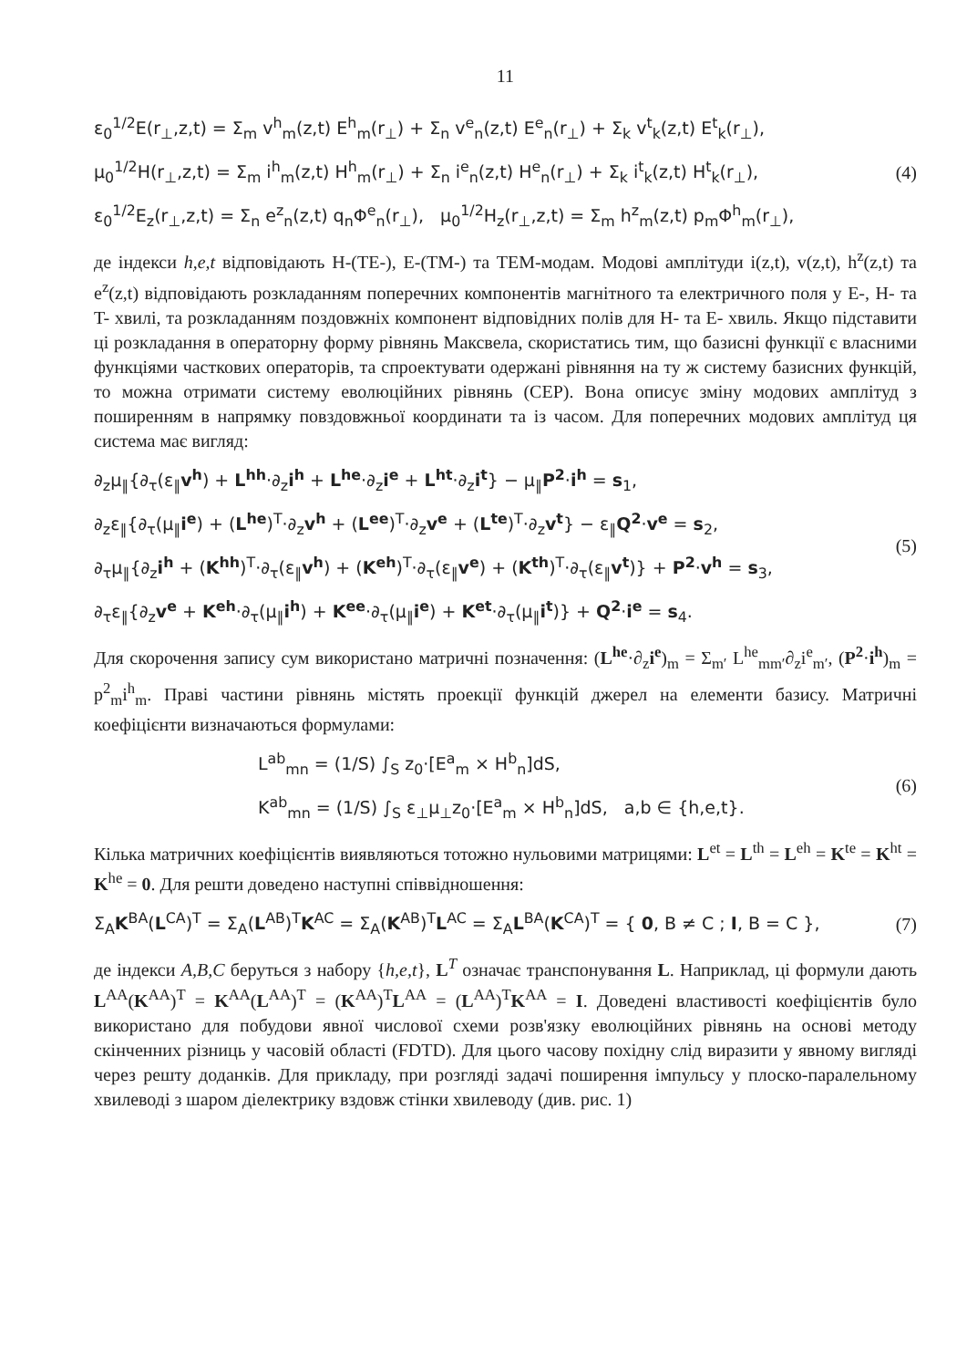11
ε<sub>0</sub><sup>1/2</sup>E(r<sub>⊥</sub>,z,t) = Σ<sub>m</sub> v<sup>h</sup><sub>m</sub>(z,t) E<sup>h</sup><sub>m</sub>(r<sub>⊥</sub>) + Σ<sub>n</sub> v<sup>e</sup><sub>n</sub>(z,t) E<sup>e</sup><sub>n</sub>(r<sub>⊥</sub>) + Σ<sub>k</sub> v<sup>t</sup><sub>k</sub>(z,t) E<sup>t</sup><sub>k</sub>(r<sub>⊥</sub>),
μ<sub>0</sub><sup>1/2</sup>H(r<sub>⊥</sub>,z,t) = Σ<sub>m</sub> i<sup>h</sup><sub>m</sub>(z,t) H<sup>h</sup><sub>m</sub>(r<sub>⊥</sub>) + Σ<sub>n</sub> i<sup>e</sup><sub>n</sub>(z,t) H<sup>e</sup><sub>n</sub>(r<sub>⊥</sub>) + Σ<sub>k</sub> i<sup>t</sup><sub>k</sub>(z,t) H<sup>t</sup><sub>k</sub>(r<sub>⊥</sub>),
ε<sub>0</sub><sup>1/2</sup>E<sub>z</sub>(r<sub>⊥</sub>,z,t) = Σ<sub>n</sub> e<sup>z</sup><sub>n</sub>(z,t) q<sub>n</sub>Φ<sup>e</sup><sub>n</sub>(r<sub>⊥</sub>), μ<sub>0</sub><sup>1/2</sup>H<sub>z</sub>(r<sub>⊥</sub>,z,t) = Σ<sub>m</sub> h<sup>z</sup><sub>m</sub>(z,t) p<sub>m</sub>Φ<sup>h</sup><sub>m</sub>(r<sub>⊥</sub>),
(4)
де індекси h,e,t відповідають H-(TE-), E-(TM-) та TEM-модам. Модові амплітуди i(z,t), v(z,t), h<sup>z</sup>(z,t) та e<sup>z</sup>(z,t) відповідають розкладанням поперечних компонентів магнітного та електричного поля у E-, H- та T- хвилі, та розкладанням поздовжніх компонент відповідних полів для H- та E- хвиль. Якщо підставити ці розкладання в операторну форму рівнянь Максвела, скористатись тим, що базисні функції є власними функціями часткових операторів, та спроектувати одержані рівняння на ту ж систему базисних функцій, то можна отримати систему еволюційних рівнянь (СЕР). Вона описує зміну модових амплітуд з поширенням в напрямку повздовжньої координати та із часом. Для поперечних модових амплітуд ця система має вигляд:
∂<sub>z</sub>μ<sub>∥</sub>{∂<sub>τ</sub>(ε<sub>∥</sub>v<sup>h</sup>) + L<sup>hh</sup>·∂<sub>z</sub>i<sup>h</sup> + L<sup>he</sup>·∂<sub>z</sub>i<sup>e</sup> + L<sup>ht</sup>·∂<sub>z</sub>i<sup>t</sup>} − μ<sub>∥</sub>P<sup>2</sup>·i<sup>h</sup> = s<sub>1</sub>,
∂<sub>z</sub>ε<sub>∥</sub>{∂<sub>τ</sub>(μ<sub>∥</sub>i<sup>e</sup>) + (L<sup>he</sup>)<sup>T</sup>·∂<sub>z</sub>v<sup>h</sup> + (L<sup>ee</sup>)<sup>T</sup>·∂<sub>z</sub>v<sup>e</sup> + (L<sup>te</sup>)<sup>T</sup>·∂<sub>z</sub>v<sup>t</sup>} − ε<sub>∥</sub>Q<sup>2</sup>·v<sup>e</sup> = s<sub>2</sub>,
∂<sub>τ</sub>μ<sub>∥</sub>{∂<sub>z</sub>i<sup>h</sup> + (K<sup>hh</sup>)<sup>T</sup>·∂<sub>τ</sub>(ε<sub>∥</sub>v<sup>h</sup>) + (K<sup>eh</sup>)<sup>T</sup>·∂<sub>τ</sub>(ε<sub>∥</sub>v<sup>e</sup>) + (K<sup>th</sup>)<sup>T</sup>·∂<sub>τ</sub>(ε<sub>∥</sub>v<sup>t</sup>)} + P<sup>2</sup>·v<sup>h</sup> = s<sub>3</sub>,
∂<sub>τ</sub>ε<sub>∥</sub>{∂<sub>z</sub>v<sup>e</sup> + K<sup>eh</sup>·∂<sub>τ</sub>(μ<sub>∥</sub>i<sup>h</sup>) + K<sup>ee</sup>·∂<sub>τ</sub>(μ<sub>∥</sub>i<sup>e</sup>) + K<sup>et</sup>·∂<sub>τ</sub>(μ<sub>∥</sub>i<sup>t</sup>)} + Q<sup>2</sup>·i<sup>e</sup> = s<sub>4</sub>.
(5)
Для скорочення запису сум використано матричні позначення: (L<sup>he</sup>·∂<sub>z</sub>i<sup>e</sup>)<sub>m</sub> = Σ<sub>m′</sub> L<sup>he</sup><sub>mm′</sub>∂<sub>z</sub>i<sup>e</sup><sub>m′</sub>, (P<sup>2</sup>·i<sup>h</sup>)<sub>m</sub> = p<sup>2</sup><sub>m</sub>i<sup>h</sup><sub>m</sub>. Праві частини рівнянь містять проекції функцій джерел на елементи базису. Матричні коефіцієнти визначаються формулами:
L<sup>ab</sup><sub>mn</sub> = (1/S) ∫<sub>S</sub> z<sub>0</sub>·[E<sup>a</sup><sub>m</sub> × H<sup>b</sup><sub>n</sub>]dS,
K<sup>ab</sup><sub>mn</sub> = (1/S) ∫<sub>S</sub> ε<sub>⊥</sub>μ<sub>⊥</sub>z<sub>0</sub>·[E<sup>a</sup><sub>m</sub> × H<sup>b</sup><sub>n</sub>]dS, a,b ∈ {h,e,t}.
(6)
Кілька матричних коефіцієнтів виявляються тотожно нульовими матрицями: L<sup>et</sup> = L<sup>th</sup> = L<sup>eh</sup> = K<sup>te</sup> = K<sup>ht</sup> = K<sup>he</sup> = 0. Для решти доведено наступні співвідношення:
Σ<sub>A</sub>K<sup>BA</sup>(L<sup>CA</sup>)<sup>T</sup> = Σ<sub>A</sub>(L<sup>AB</sup>)<sup>T</sup>K<sup>AC</sup> = Σ<sub>A</sub>(K<sup>AB</sup>)<sup>T</sup>L<sup>AC</sup> = Σ<sub>A</sub>L<sup>BA</sup>(K<sup>CA</sup>)<sup>T</sup> = { 0, B ≠ C ; I, B = C },
(7)
де індекси A,B,C беруться з набору {h,e,t}, L<sup>T</sup> означає транспонування L. Наприклад, ці формули дають L<sup>AA</sup>(K<sup>AA</sup>)<sup>T</sup> = K<sup>AA</sup>(L<sup>AA</sup>)<sup>T</sup> = (K<sup>AA</sup>)<sup>T</sup>L<sup>AA</sup> = (L<sup>AA</sup>)<sup>T</sup>K<sup>AA</sup> = I. Доведені властивості коефіцієнтів було використано для побудови явної числової схеми розв'язку еволюційних рівнянь на основі методу скінченних різниць у часовій області (FDTD). Для цього часову похідну слід виразити у явному вигляді через решту доданків. Для прикладу, при розгляді задачі поширення імпульсу у плоско-паралельному хвилеводі з шаром діелектрику вздовж стінки хвилеводу (див. рис. 1)